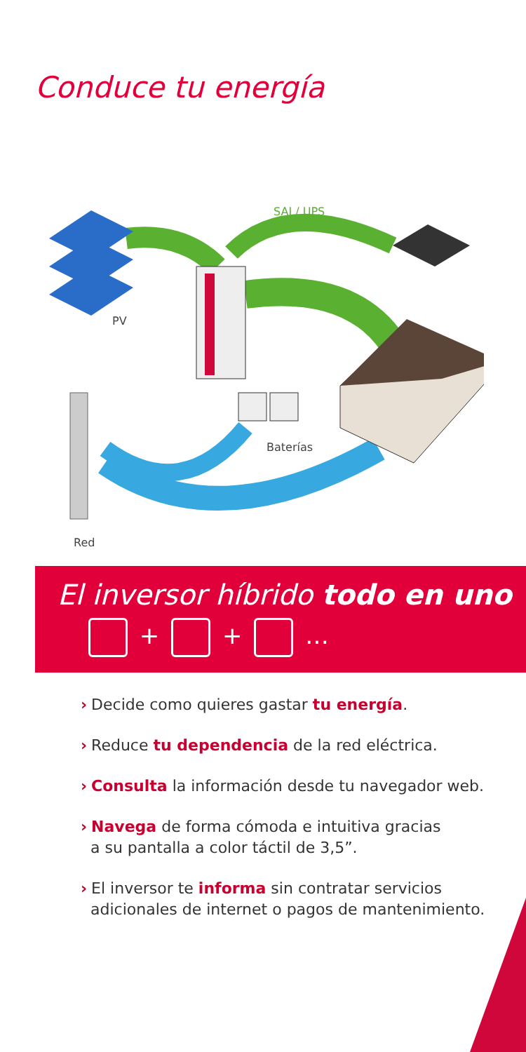Conduce tu energía
SAI / UPS
PV
Baterías
Red
El inversor híbrido todo en uno
+ + …
› Decide como quieres gastar tu energía.
› Reduce tu dependencia de la red eléctrica.
› Consulta la información desde tu navegador web.
› Navega de forma cómoda e intuitiva gracias
a su pantalla a color táctil de 3,5”.
› El inversor te informa sin contratar servicios
adicionales de internet o pagos de mantenimiento.